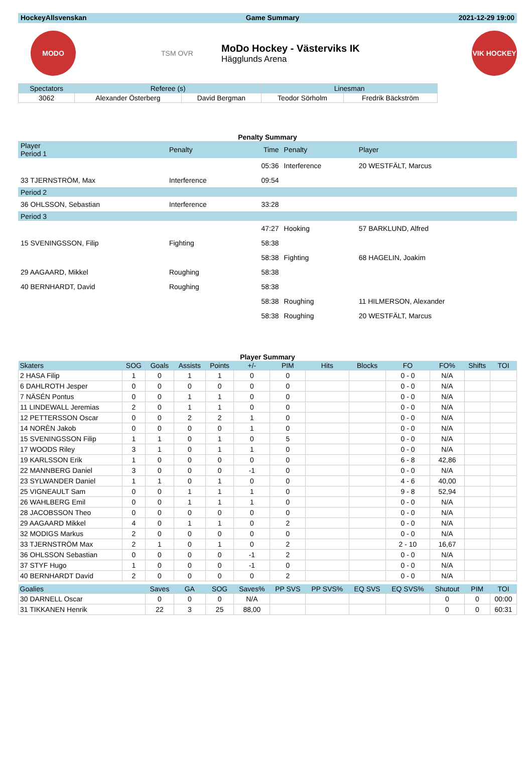HockeyAllsvenskan Game Summary 2021-12-29 19:00
MODO
TSM OVR
MoDo Hockey - Västerviks IK
Hägglunds Arena
VIK HOCKEY
| Spectators | Referee (s) | | Linesman | |
| --- | --- | --- | --- | --- |
| 3062 | Alexander Österberg | David Bergman | Teodor Sörholm | Fredrik Bäckström |
Penalty Summary
| Player Period 1 | Penalty | Time | Penalty | Player |
| | | 05:36 | Interference | 20 WESTFÄLT, Marcus |
| 33 TJERNSTRÖM, Max | Interference | 09:54 | | |
| Period 2 | | | | |
| 36 OHLSSON, Sebastian | Interference | 33:28 | | |
| Period 3 | | | | |
| | | 47:27 | Hooking | 57 BARKLUND, Alfred |
| 15 SVENINGSSON, Filip | Fighting | 58:38 | | |
| | | 58:38 | Fighting | 68 HAGELIN, Joakim |
| 29 AAGAARD, Mikkel | Roughing | 58:38 | | |
| 40 BERNHARDT, David | Roughing | 58:38 | | |
| | | 58:38 | Roughing | 11 HILMERSON, Alexander |
| | | 58:38 | Roughing | 20 WESTFÄLT, Marcus |
Player Summary
| Skaters | SOG | Goals | Assists | Points | +/- | PIM | Hits | Blocks | FO | FO% | Shifts | TOI |
| --- | --- | --- | --- | --- | --- | --- | --- | --- | --- | --- | --- | --- |
| 2 HASA Filip | 1 | 0 | 1 | 1 | 0 | 0 | | | 0 - 0 | N/A | | |
| 6 DAHLROTH Jesper | 0 | 0 | 0 | 0 | 0 | 0 | | | 0 - 0 | N/A | | |
| 7 NÄSÉN Pontus | 0 | 0 | 1 | 1 | 0 | 0 | | | 0 - 0 | N/A | | |
| 11 LINDEWALL Jeremias | 2 | 0 | 1 | 1 | 0 | 0 | | | 0 - 0 | N/A | | |
| 12 PETTERSSON Oscar | 0 | 0 | 2 | 2 | 1 | 0 | | | 0 - 0 | N/A | | |
| 14 NORÈN Jakob | 0 | 0 | 0 | 0 | 1 | 0 | | | 0 - 0 | N/A | | |
| 15 SVENINGSSON Filip | 1 | 1 | 0 | 1 | 0 | 5 | | | 0 - 0 | N/A | | |
| 17 WOODS Riley | 3 | 1 | 0 | 1 | 1 | 0 | | | 0 - 0 | N/A | | |
| 19 KARLSSON Erik | 1 | 0 | 0 | 0 | 0 | 0 | | | 6 - 8 | 42,86 | | |
| 22 MANNBERG Daniel | 3 | 0 | 0 | 0 | -1 | 0 | | | 0 - 0 | N/A | | |
| 23 SYLWANDER Daniel | 1 | 1 | 0 | 1 | 0 | 0 | | | 4 - 6 | 40,00 | | |
| 25 VIGNEAULT Sam | 0 | 0 | 1 | 1 | 1 | 0 | | | 9 - 8 | 52,94 | | |
| 26 WAHLBERG Emil | 0 | 0 | 1 | 1 | 1 | 0 | | | 0 - 0 | N/A | | |
| 28 JACOBSSON Theo | 0 | 0 | 0 | 0 | 0 | 0 | | | 0 - 0 | N/A | | |
| 29 AAGAARD Mikkel | 4 | 0 | 1 | 1 | 0 | 2 | | | 0 - 0 | N/A | | |
| 32 MODIGS Markus | 2 | 0 | 0 | 0 | 0 | 0 | | | 0 - 0 | N/A | | |
| 33 TJERNSTRÖM Max | 2 | 1 | 0 | 1 | 0 | 2 | | | 2 - 10 | 16,67 | | |
| 36 OHLSSON Sebastian | 0 | 0 | 0 | 0 | -1 | 2 | | | 0 - 0 | N/A | | |
| 37 STYF Hugo | 1 | 0 | 0 | 0 | -1 | 0 | | | 0 - 0 | N/A | | |
| 40 BERNHARDT David | 2 | 0 | 0 | 0 | 0 | 2 | | | 0 - 0 | N/A | | |
| Goalies | | Saves | GA | SOG | Saves% | PP SVS | PP SVS% | EQ SVS | EQ SVS% | Shutout | PIM | TOI |
| 30 DARNELL Oscar | | 0 | 0 | 0 | N/A | | | | | 0 | 0 | 00:00 |
| 31 TIKKANEN Henrik | | 22 | 3 | 25 | 88,00 | | | | | 0 | 0 | 60:31 |